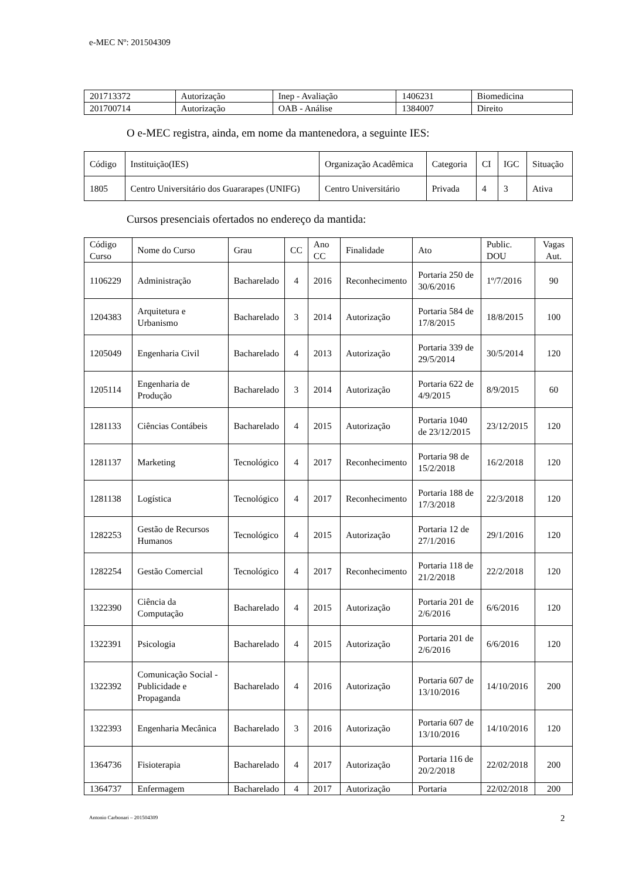e-MEC Nº: 201504309
| 201713372 | Autorização | Inep - Avaliação | 1406231 | Biomedicina |
| 201700714 | Autorização | OAB - Análise | 1384007 | Direito |
O e-MEC registra, ainda, em nome da mantenedora, a seguinte IES:
| Código | Instituição(IES) | Organização Acadêmica | Categoria | CI | IGC | Situação |
| --- | --- | --- | --- | --- | --- | --- |
| 1805 | Centro Universitário dos Guararapes (UNIFG) | Centro Universitário | Privada | 4 | 3 | Ativa |
Cursos presenciais ofertados no endereço da mantida:
| Código Curso | Nome do Curso | Grau | CC | Ano CC | Finalidade | Ato | Public. DOU | Vagas Aut. |
| --- | --- | --- | --- | --- | --- | --- | --- | --- |
| 1106229 | Administração | Bacharelado | 4 | 2016 | Reconhecimento | Portaria 250 de 30/6/2016 | 1º/7/2016 | 90 |
| 1204383 | Arquitetura e Urbanismo | Bacharelado | 3 | 2014 | Autorização | Portaria 584 de 17/8/2015 | 18/8/2015 | 100 |
| 1205049 | Engenharia Civil | Bacharelado | 4 | 2013 | Autorização | Portaria 339 de 29/5/2014 | 30/5/2014 | 120 |
| 1205114 | Engenharia de Produção | Bacharelado | 3 | 2014 | Autorização | Portaria 622 de 4/9/2015 | 8/9/2015 | 60 |
| 1281133 | Ciências Contábeis | Bacharelado | 4 | 2015 | Autorização | Portaria 1040 de 23/12/2015 | 23/12/2015 | 120 |
| 1281137 | Marketing | Tecnológico | 4 | 2017 | Reconhecimento | Portaria 98 de 15/2/2018 | 16/2/2018 | 120 |
| 1281138 | Logística | Tecnológico | 4 | 2017 | Reconhecimento | Portaria 188 de 17/3/2018 | 22/3/2018 | 120 |
| 1282253 | Gestão de Recursos Humanos | Tecnológico | 4 | 2015 | Autorização | Portaria 12 de 27/1/2016 | 29/1/2016 | 120 |
| 1282254 | Gestão Comercial | Tecnológico | 4 | 2017 | Reconhecimento | Portaria 118 de 21/2/2018 | 22/2/2018 | 120 |
| 1322390 | Ciência da Computação | Bacharelado | 4 | 2015 | Autorização | Portaria 201 de 2/6/2016 | 6/6/2016 | 120 |
| 1322391 | Psicologia | Bacharelado | 4 | 2015 | Autorização | Portaria 201 de 2/6/2016 | 6/6/2016 | 120 |
| 1322392 | Comunicação Social - Publicidade e Propaganda | Bacharelado | 4 | 2016 | Autorização | Portaria 607 de 13/10/2016 | 14/10/2016 | 200 |
| 1322393 | Engenharia Mecânica | Bacharelado | 3 | 2016 | Autorização | Portaria 607 de 13/10/2016 | 14/10/2016 | 120 |
| 1364736 | Fisioterapia | Bacharelado | 4 | 2017 | Autorização | Portaria 116 de 20/2/2018 | 22/02/2018 | 200 |
| 1364737 | Enfermagem | Bacharelado | 4 | 2017 | Autorização | Portaria | 22/02/2018 | 200 |
Antonio Carbonari – 201504309 2